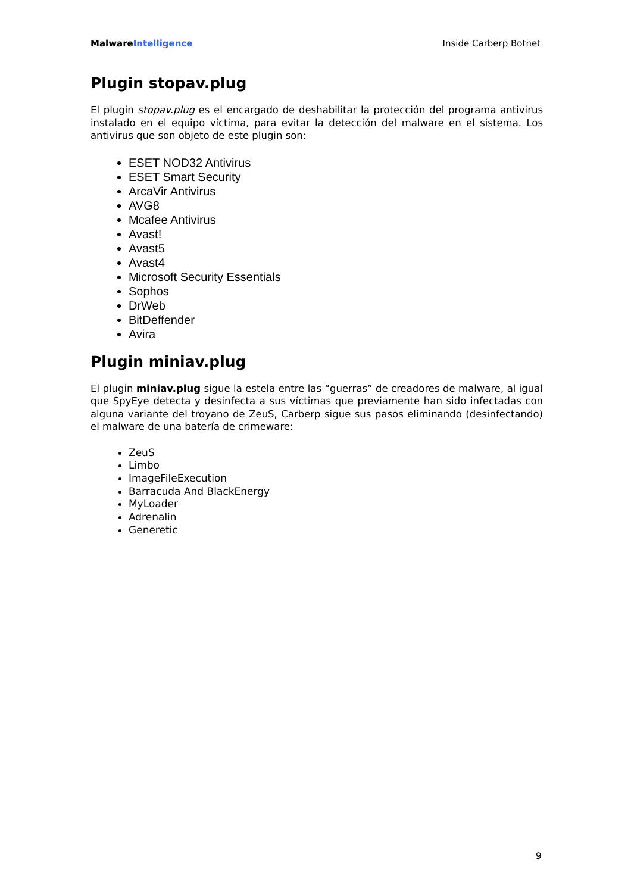Malware Intelligence Inside Carberp Botnet
Plugin stopav.plug
El plugin stopav.plug es el encargado de deshabilitar la protección del programa antivirus instalado en el equipo víctima, para evitar la detección del malware en el sistema. Los antivirus que son objeto de este plugin son:
ESET NOD32 Antivirus
ESET Smart Security
ArcaVir Antivirus
AVG8
Mcafee Antivirus
Avast!
Avast5
Avast4
Microsoft Security Essentials
Sophos
DrWeb
BitDeffender
Avira
Plugin miniav.plug
El plugin miniav.plug sigue la estela entre las “guerras” de creadores de malware, al igual que SpyEye detecta y desinfecta a sus víctimas que previamente han sido infectadas con alguna variante del troyano de ZeuS, Carberp sigue sus pasos eliminando (desinfectando) el malware de una batería de crimeware:
ZeuS
Limbo
ImageFileExecution
Barracuda And BlackEnergy
MyLoader
Adrenalin
Generetic
9